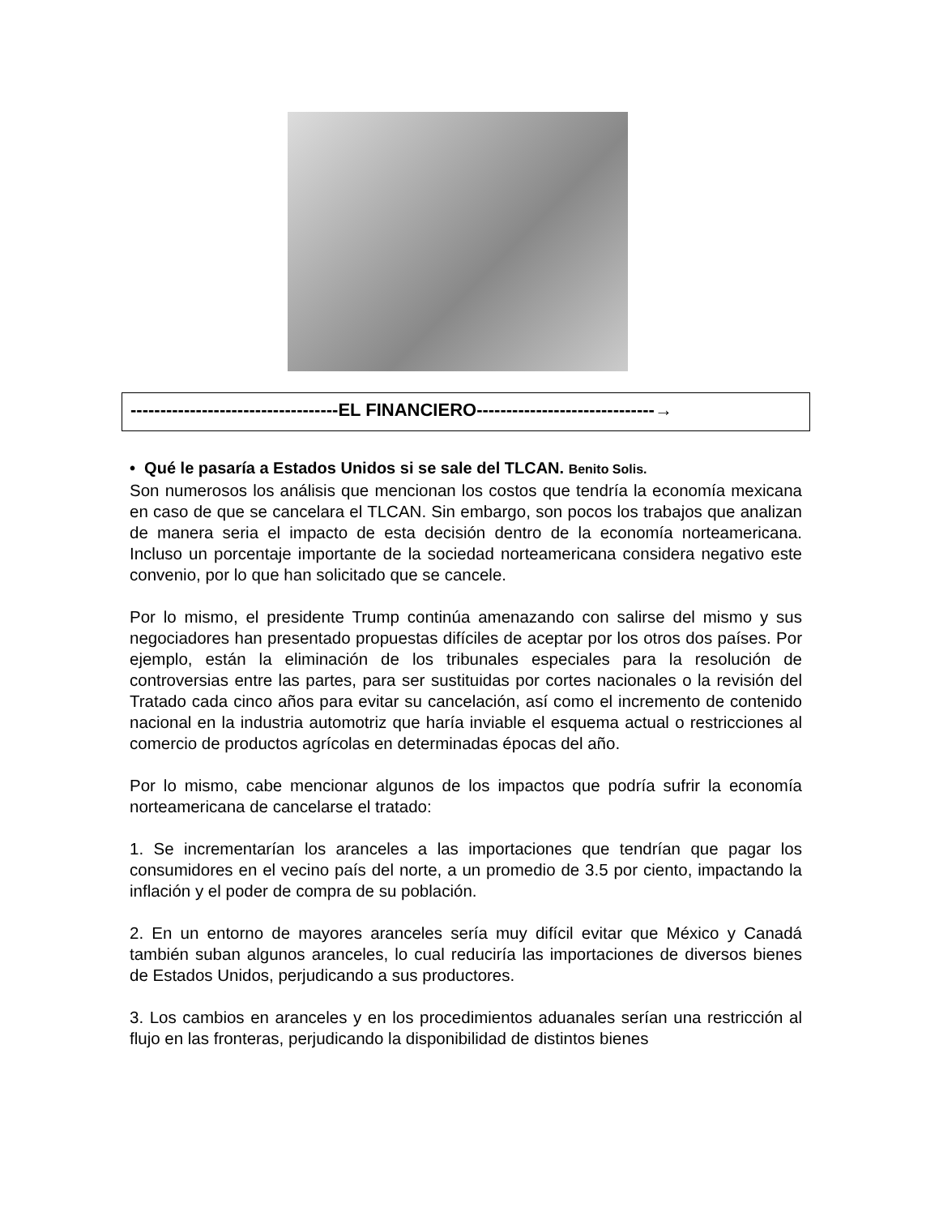-----------------------------------EL FINANCIERO------------------------------→
• Qué le pasaría a Estados Unidos si se sale del TLCAN. Benito Solis.
Son numerosos los análisis que mencionan los costos que tendría la economía mexicana en caso de que se cancelara el TLCAN. Sin embargo, son pocos los trabajos que analizan de manera seria el impacto de esta decisión dentro de la economía norteamericana. Incluso un porcentaje importante de la sociedad norteamericana considera negativo este convenio, por lo que han solicitado que se cancele.
Por lo mismo, el presidente Trump continúa amenazando con salirse del mismo y sus negociadores han presentado propuestas difíciles de aceptar por los otros dos países. Por ejemplo, están la eliminación de los tribunales especiales para la resolución de controversias entre las partes, para ser sustituidas por cortes nacionales o la revisión del Tratado cada cinco años para evitar su cancelación, así como el incremento de contenido nacional en la industria automotriz que haría inviable el esquema actual o restricciones al comercio de productos agrícolas en determinadas épocas del año.
Por lo mismo, cabe mencionar algunos de los impactos que podría sufrir la economía norteamericana de cancelarse el tratado:
1. Se incrementarían los aranceles a las importaciones que tendrían que pagar los consumidores en el vecino país del norte, a un promedio de 3.5 por ciento, impactando la inflación y el poder de compra de su población.
2. En un entorno de mayores aranceles sería muy difícil evitar que México y Canadá también suban algunos aranceles, lo cual reduciría las importaciones de diversos bienes de Estados Unidos, perjudicando a sus productores.
3. Los cambios en aranceles y en los procedimientos aduanales serían una restricción al flujo en las fronteras, perjudicando la disponibilidad de distintos bienes